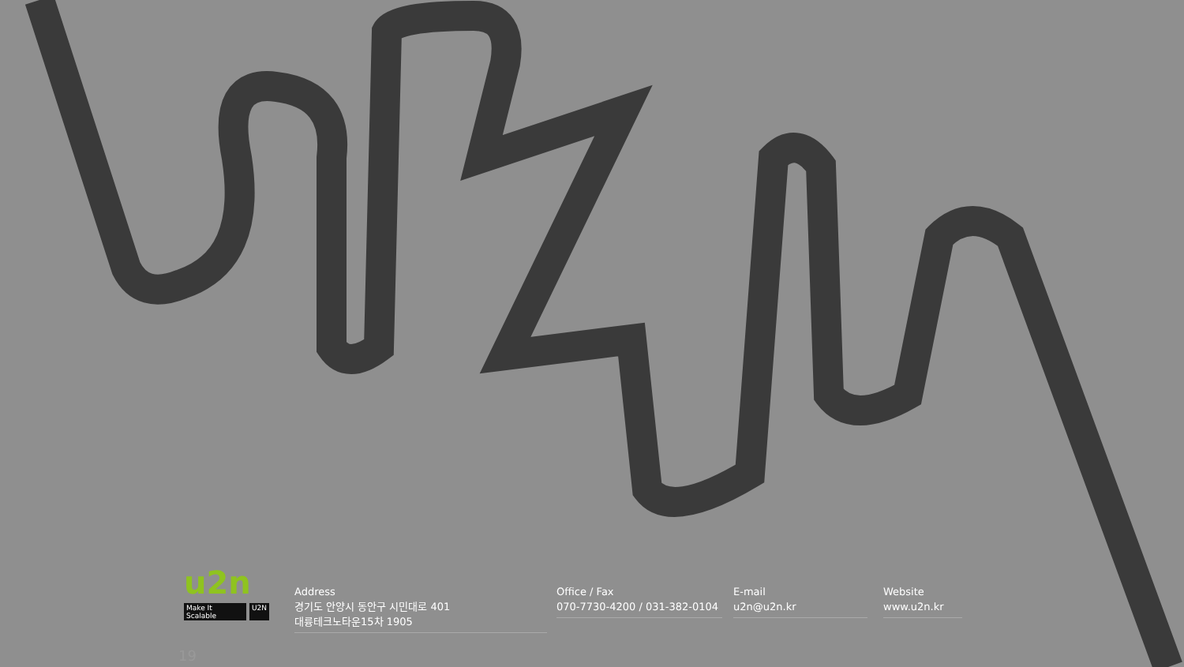u2n
Make It Scalable U2N
Address
경기도 안양시 동안구 시민대로 401
대륭테크노타운15차 1905
Office / Fax
070-7730-4200 / 031-382-0104
E-mail
u2n@u2n.kr
Website
www.u2n.kr
19